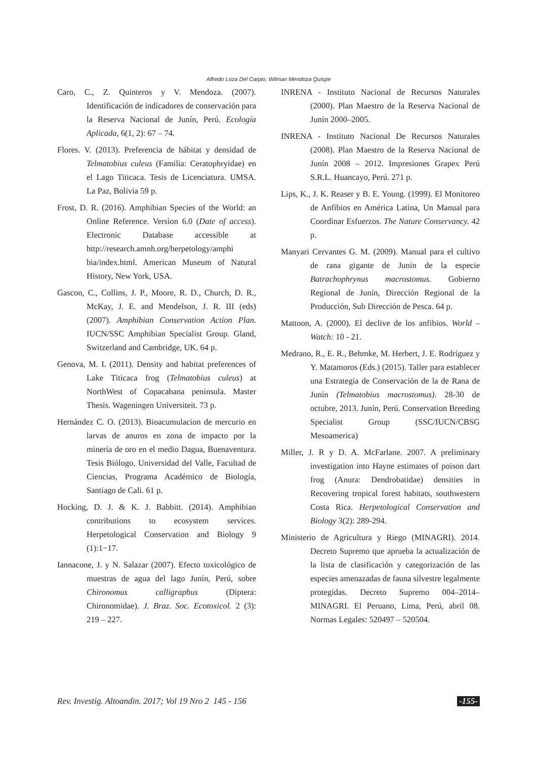Alfredo Loza Del Carpio, Wilman Mendoza Quispe
Caro, C., Z. Quinteros y V. Mendoza. (2007). Identificación de indicadores de conservación para la Reserva Nacional de Junín, Perú. Ecología Aplicada, 6(1, 2): 67 – 74.
Flores. V. (2013). Preferencia de hábitat y densidad de Telmatobius culeus (Familia: Ceratophryidae) en el Lago Titicaca. Tesis de Licenciatura. UMSA. La Paz, Bolivia 59 p.
Frost, D. R. (2016). Amphibian Species of the World: an Online Reference. Version 6.0 (Date of access). Electronic Database accessible at http://research.amnh.org/herpetology/amphi bia/index.html. American Museum of Natural History, New York, USA.
Gascon, C., Collins, J. P., Moore, R. D., Church, D. R., McKay, J. E. and Mendelson, J. R. III (eds) (2007). Amphibian Conservation Action Plan. IUCN/SSC Amphibian Specialist Group. Gland, Switzerland and Cambridge, UK. 64 p.
Genova, M. I. (2011). Density and habitat preferences of Lake Titicaca frog (Telmatobius culeus) at NorthWest of Copacabana peninsula. Master Thesis. Wageningen Universiteit. 73 p.
Hernández C. O. (2013). Bioacumulacion de mercurio en larvas de anuros en zona de impacto por la minería de oro en el medio Dagua, Buenaventura. Tesis Biólogo, Universidad del Valle, Facultad de Ciencias, Programa Académico de Biología, Santiago de Cali. 61 p.
Hocking, D. J. & K. J. Babbitt. (2014). Amphibian contributions to ecosystem services. Herpetological Conservation and Biology 9 (1):1−17.
Iannacone, J. y N. Salazar (2007). Efecto toxicológico de muestras de agua del lago Junín, Perú, sobre Chironomus calligraphus (Diptera: Chironomidae). J. Braz. Soc. Ecotoxicol. 2 (3): 219 – 227.
INRENA - Instituto Nacional de Recursos Naturales (2000). Plan Maestro de la Reserva Nacional de Junín 2000–2005.
INRENA - Instituto Nacional De Recursos Naturales (2008). Plan Maestro de la Reserva Nacional de Junín 2008 – 2012. Impresiones Grapex Perú S.R.L. Huancayo, Perú. 271 p.
Lips, K., J. K. Reaser y B. E. Young. (1999). El Monitoreo de Anfibios en América Latina, Un Manual para Coordinar Esfuerzos. The Nature Conservancy. 42 p.
Manyari Cervantes G. M. (2009). Manual para el cultivo de rana gigante de Junín de la especie Batrachophrynus macrostomus. Gobierno Regional de Junín, Dirección Regional de la Producción, Sub Dirección de Pesca. 64 p.
Mattoon, A. (2000). El declive de los anfibios. World – Watch: 10 - 21.
Medrano, R., E. R., Behmke, M. Herbert, J. E. Rodríguez y Y. Matamoros (Eds.) (2015). Taller para establecer una Estrategia de Conservación de la de Rana de Junín (Telmatobius macrostomus). 28-30 de octubre, 2013. Junín, Perú. Conservation Breeding Specialist Group (SSC/IUCN/CBSG Mesoamerica)
Miller, J. R y D. A. McFarlane. 2007. A preliminary investigation into Hayne estimates of poison dart frog (Anura: Dendrobatidae) densities in Recovering tropical forest habitats, southwestern Costa Rica. Herpetological Conservation and Biology 3(2): 289-294.
Ministerio de Agricultura y Riego (MINAGRI). 2014. Decreto Supremo que aprueba la actualización de la lista de clasificación y categorización de las especies amenazadas de fauna silvestre legalmente protegidas. Decreto Supremo 004–2014–MINAGRI. El Peruano, Lima, Perú, abril 08. Normas Legales: 520497 – 520504.
Rev. Investig. Altoandin. 2017; Vol 19 Nro 2 145 - 156 -155-